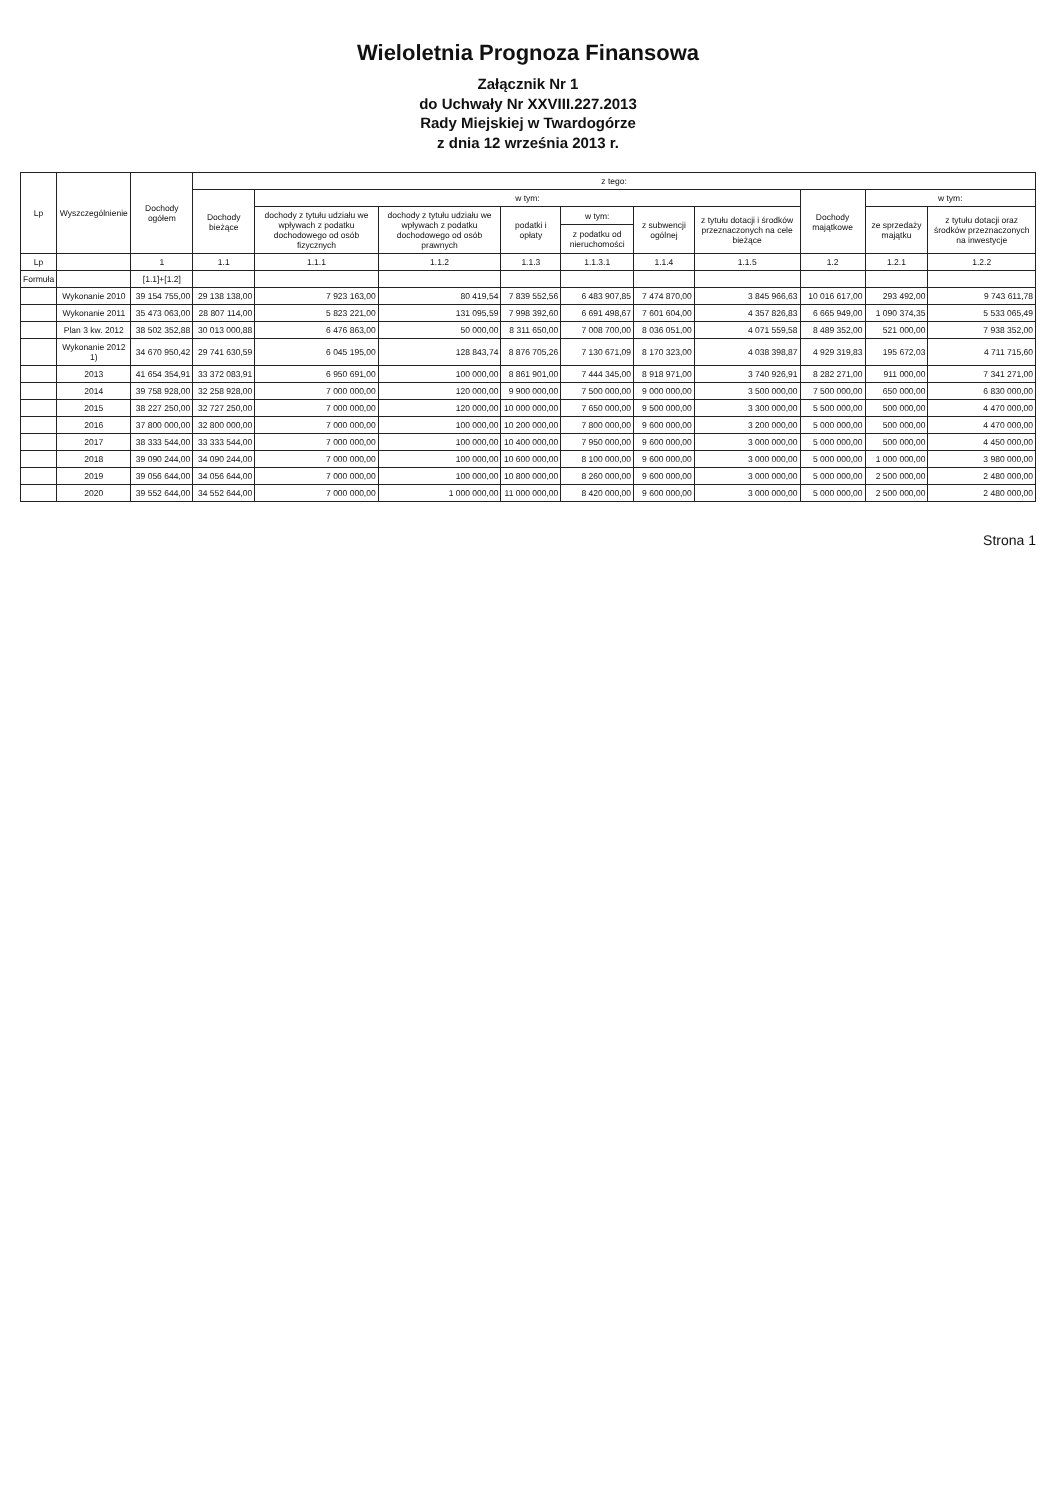Wieloletnia Prognoza Finansowa
Załącznik Nr 1
do Uchwały Nr XXVIII.227.2013
Rady Miejskiej w Twardogórze
z dnia 12 września 2013 r.
| Lp | Wyszczególnienie | Dochody ogółem | z tego: | | | | | | | | | |
| --- | --- | --- | --- | --- | --- | --- | --- | --- | --- | --- | --- | --- |
| | | | Dochody bieżące | w tym: | | | | | | Dochody majątkowe | w tym: | |
| | | | | dochody z tytułu udziału we wpływach z podatku dochodowego od osób fizycznych | dochody z tytułu udziału we wpływach z podatku dochodowego od osób prawnych | podatki i opłaty | w tym: | z subwencji ogólnej | z tytułu dotacji i środków przeznaczonych na cele bieżące | | ze sprzedaży majątku | z tytułu dotacji oraz środków przeznaczonych na inwestycje |
| | | | | | | | z podatku od nieruchomości | | | | | |
| Lp | | 1 | 1.1 | 1.1.1 | 1.1.2 | 1.1.3 | 1.1.3.1 | 1.1.4 | 1.1.5 | 1.2 | 1.2.1 | 1.2.2 |
| Formuła | | [1.1]+[1.2] | | | | | | | | | | |
| | Wykonanie 2010 | 39 154 755,00 | 29 138 138,00 | 7 923 163,00 | 80 419,54 | 7 839 552,56 | 6 483 907,85 | 7 474 870,00 | 3 845 966,63 | 10 016 617,00 | 293 492,00 | 9 743 611,78 |
| | Wykonanie 2011 | 35 473 063,00 | 28 807 114,00 | 5 823 221,00 | 131 095,59 | 7 998 392,60 | 6 691 498,67 | 7 601 604,00 | 4 357 826,83 | 6 665 949,00 | 1 090 374,35 | 5 533 065,49 |
| | Plan 3 kw. 2012 | 38 502 352,88 | 30 013 000,88 | 6 476 863,00 | 50 000,00 | 8 311 650,00 | 7 008 700,00 | 8 036 051,00 | 4 071 559,58 | 8 489 352,00 | 521 000,00 | 7 938 352,00 |
| | Wykonanie 2012 1) | 34 670 950,42 | 29 741 630,59 | 6 045 195,00 | 128 843,74 | 8 876 705,26 | 7 130 671,09 | 8 170 323,00 | 4 038 398,87 | 4 929 319,83 | 195 672,03 | 4 711 715,60 |
| | 2013 | 41 654 354,91 | 33 372 083,91 | 6 950 691,00 | 100 000,00 | 8 861 901,00 | 7 444 345,00 | 8 918 971,00 | 3 740 926,91 | 8 282 271,00 | 911 000,00 | 7 341 271,00 |
| | 2014 | 39 758 928,00 | 32 258 928,00 | 7 000 000,00 | 120 000,00 | 9 900 000,00 | 7 500 000,00 | 9 000 000,00 | 3 500 000,00 | 7 500 000,00 | 650 000,00 | 6 830 000,00 |
| | 2015 | 38 227 250,00 | 32 727 250,00 | 7 000 000,00 | 120 000,00 | 10 000 000,00 | 7 650 000,00 | 9 500 000,00 | 3 300 000,00 | 5 500 000,00 | 500 000,00 | 4 470 000,00 |
| | 2016 | 37 800 000,00 | 32 800 000,00 | 7 000 000,00 | 100 000,00 | 10 200 000,00 | 7 800 000,00 | 9 600 000,00 | 3 200 000,00 | 5 000 000,00 | 500 000,00 | 4 470 000,00 |
| | 2017 | 38 333 544,00 | 33 333 544,00 | 7 000 000,00 | 100 000,00 | 10 400 000,00 | 7 950 000,00 | 9 600 000,00 | 3 000 000,00 | 5 000 000,00 | 500 000,00 | 4 450 000,00 |
| | 2018 | 39 090 244,00 | 34 090 244,00 | 7 000 000,00 | 100 000,00 | 10 600 000,00 | 8 100 000,00 | 9 600 000,00 | 3 000 000,00 | 5 000 000,00 | 1 000 000,00 | 3 980 000,00 |
| | 2019 | 39 056 644,00 | 34 056 644,00 | 7 000 000,00 | 100 000,00 | 10 800 000,00 | 8 260 000,00 | 9 600 000,00 | 3 000 000,00 | 5 000 000,00 | 2 500 000,00 | 2 480 000,00 |
| | 2020 | 39 552 644,00 | 34 552 644,00 | 7 000 000,00 | 1 000 000,00 | 11 000 000,00 | 8 420 000,00 | 9 600 000,00 | 3 000 000,00 | 5 000 000,00 | 2 500 000,00 | 2 480 000,00 |
Strona 1